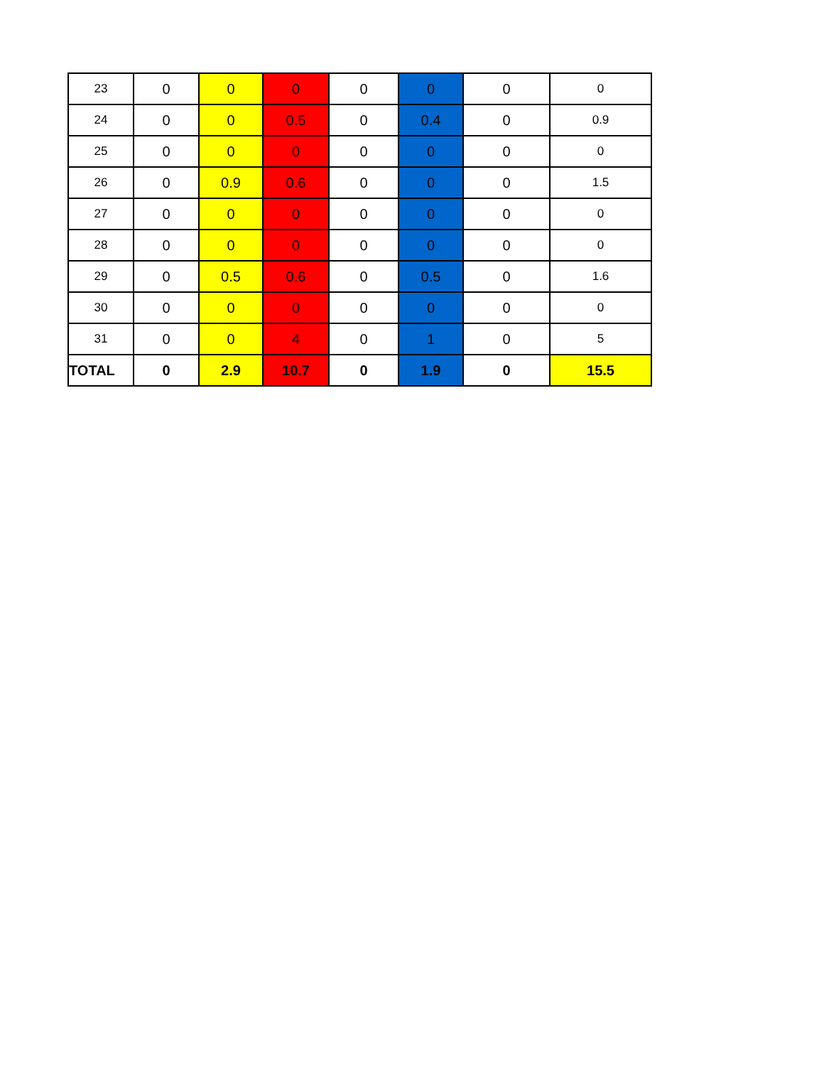| 23 | 0 | 0 | 0 | 0 | 0 | 0 | 0 |
| 24 | 0 | 0 | 0.5 | 0 | 0.4 | 0 | 0.9 |
| 25 | 0 | 0 | 0 | 0 | 0 | 0 | 0 |
| 26 | 0 | 0.9 | 0.6 | 0 | 0 | 0 | 1.5 |
| 27 | 0 | 0 | 0 | 0 | 0 | 0 | 0 |
| 28 | 0 | 0 | 0 | 0 | 0 | 0 | 0 |
| 29 | 0 | 0.5 | 0.6 | 0 | 0.5 | 0 | 1.6 |
| 30 | 0 | 0 | 0 | 0 | 0 | 0 | 0 |
| 31 | 0 | 0 | 4 | 0 | 1 | 0 | 5 |
| TOTAL | 0 | 2.9 | 10.7 | 0 | 1.9 | 0 | 15.5 |